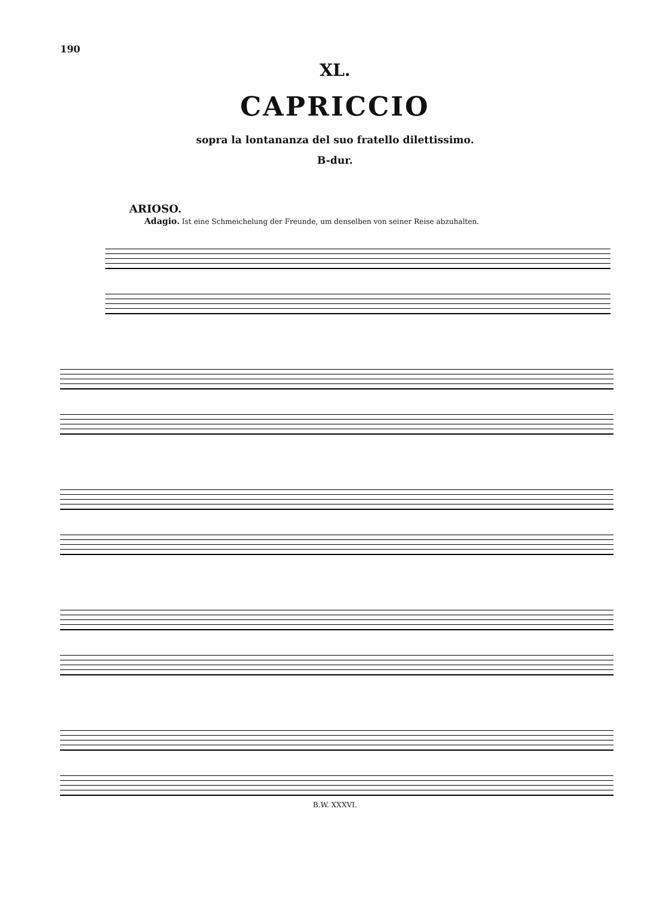190
XL.
CAPRICCIO
sopra la lontananza del suo fratello dilettissimo.
B-dur.
ARIOSO.
Adagio. Ist eine Schmeichelung der Freunde, um denselben von seiner Reise abzuhalten.
B.W. XXXVI.